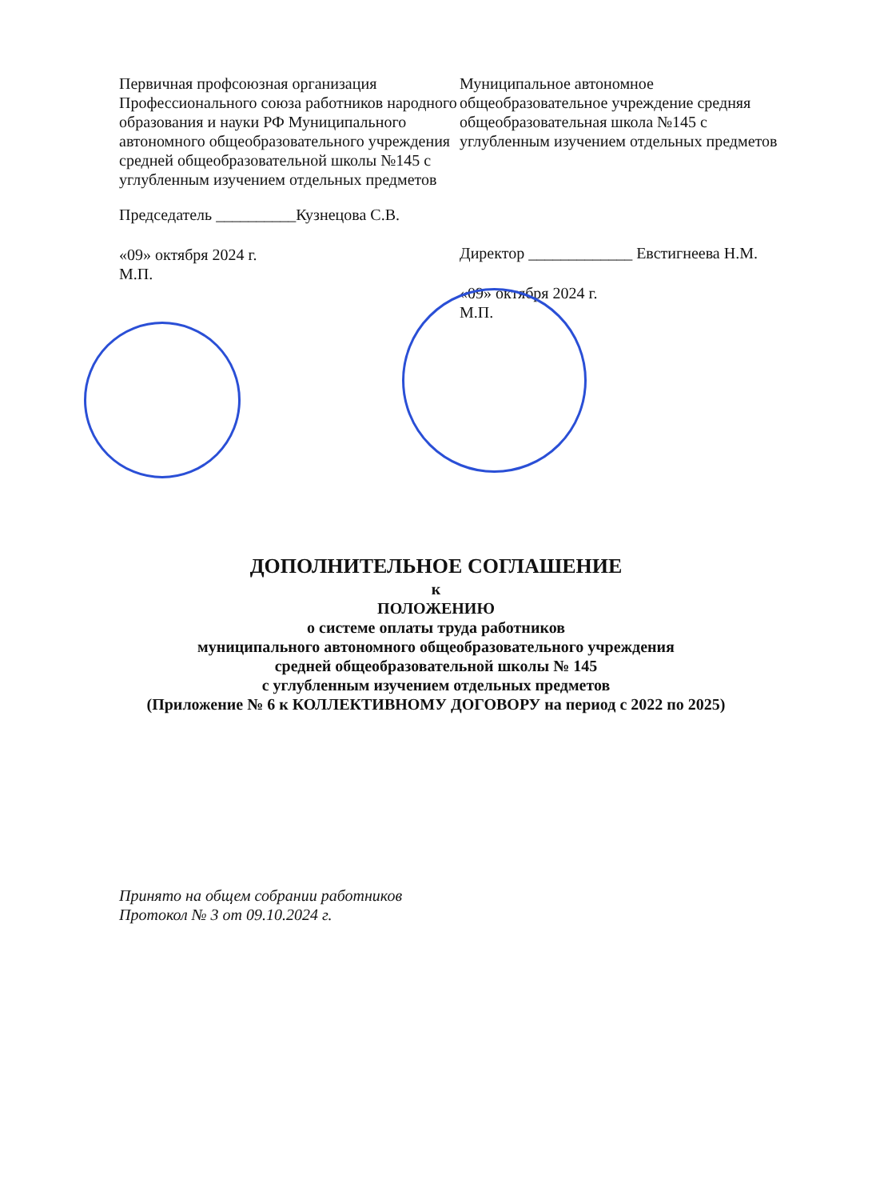Первичная профсоюзная организация Профессионального союза работников народного образования и науки РФ Муниципального автономного общеобразовательного учреждения средней общеобразовательной школы №145 с углубленным изучением отдельных предметов
Председатель __________Кузнецова С.В.
«09» октября 2024 г.
М.П.
Муниципальное автономное общеобразовательное учреждение средняя общеобразовательная школа №145 с углубленным изучением отдельных предметов
Директор _____________ Евстигнеева Н.М.
«09» октября 2024 г.
М.П.
ДОПОЛНИТЕЛЬНОЕ СОГЛАШЕНИЕ
к
ПОЛОЖЕНИЮ
о системе оплаты труда работников
муниципального автономного общеобразовательного учреждения
средней общеобразовательной школы № 145
с углубленным изучением отдельных предметов
(Приложение № 6 к КОЛЛЕКТИВНОМУ ДОГОВОРУ на период с 2022 по 2025)
Принято на общем собрании работников
Протокол № 3 от 09.10.2024 г.